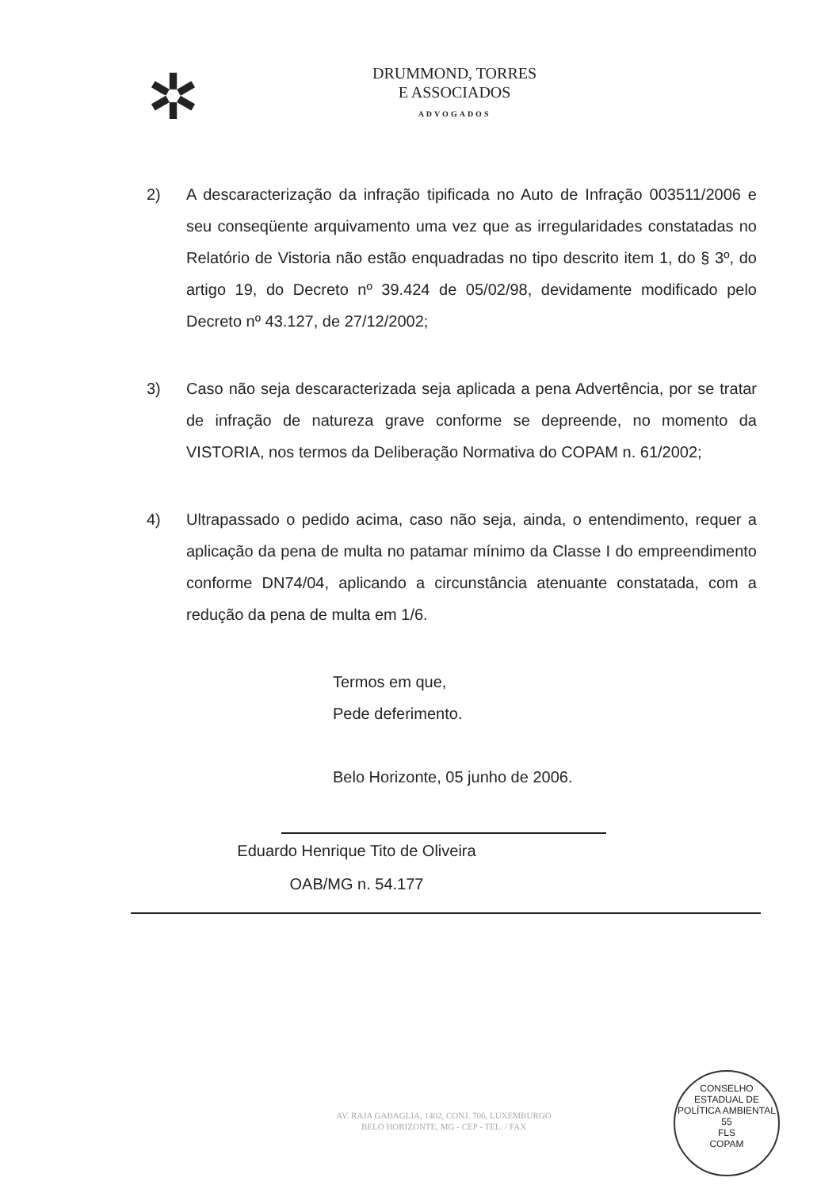✲
DRUMMOND, TORRES
E ASSOCIADOS
ADVOGADOS
2) A descaracterização da infração tipificada no Auto de Infração 003511/2006 e seu conseqüente arquivamento uma vez que as irregularidades constatadas no Relatório de Vistoria não estão enquadradas no tipo descrito item 1, do § 3º, do artigo 19, do Decreto nº 39.424 de 05/02/98, devidamente modificado pelo Decreto nº 43.127, de 27/12/2002;
3) Caso não seja descaracterizada seja aplicada a pena Advertência, por se tratar de infração de natureza grave conforme se depreende, no momento da VISTORIA, nos termos da Deliberação Normativa do COPAM n. 61/2002;
4) Ultrapassado o pedido acima, caso não seja, ainda, o entendimento, requer a aplicação da pena de multa no patamar mínimo da Classe I do empreendimento conforme DN74/04, aplicando a circunstância atenuante constatada, com a redução da pena de multa em 1/6.
Termos em que,
Pede deferimento.
Belo Horizonte, 05 junho de 2006.
Eduardo Henrique Tito de Oliveira
OAB/MG n. 54.177
AV. RAJA GABAGLIA, 1402, CONJ. 706, LUXEMBURGO
BELO HORIZONTE, MG - CEP - TEL. / FAX
CONSELHO ESTADUAL DE POLÍTICA AMBIENTAL
55
FLS
COPAM